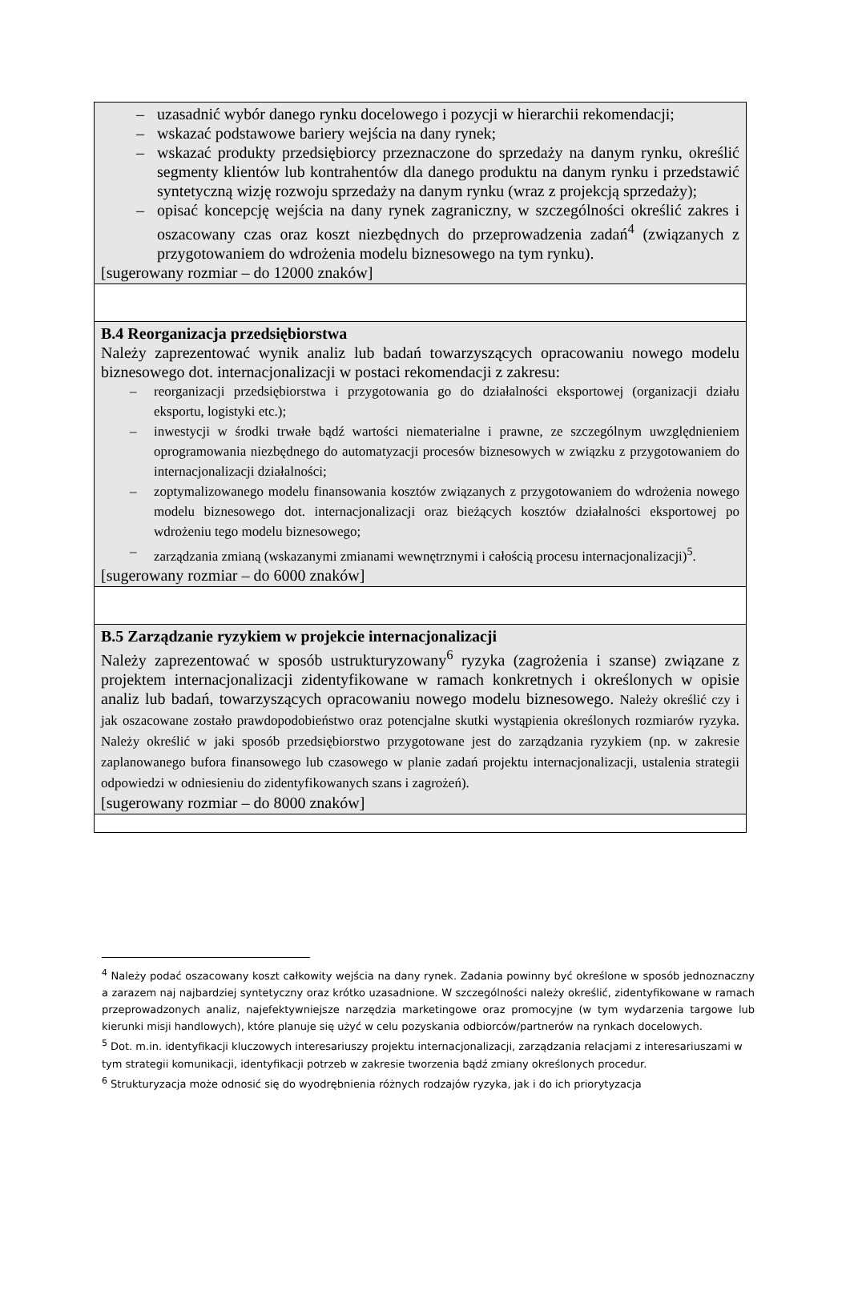| – uzasadnić wybór danego rynku docelowego i pozycji w hierarchii rekomendacji; – wskazać podstawowe bariery wejścia na dany rynek; – wskazać produkty przedsiębiorcy przeznaczone do sprzedaży na danym rynku, określić segmenty klientów lub kontrahentów dla danego produktu na danym rynku i przedstawić syntetyczną wizję rozwoju sprzedaży na danym rynku (wraz z projekcją sprzedaży); – opisać koncepcję wejścia na dany rynek zagraniczny, w szczególności określić zakres i oszacowany czas oraz koszt niezbędnych do przeprowadzenia zadań<sup>4</sup> (związanych z przygotowaniem do wdrożenia modelu biznesowego na tym rynku). [sugerowany rozmiar – do 12000 znaków] |
| B.4 Reorganizacja przedsiębiorstwa Należy zaprezentować wynik analiz lub badań towarzyszących opracowaniu nowego modelu biznesowego dot. internacjonalizacji w postaci rekomendacji z zakresu: – reorganizacji przedsiębiorstwa i przygotowania go do działalności eksportowej (organizacji działu eksportu, logistyki etc.); – inwestycji w środki trwałe bądź wartości niematerialne i prawne, ze szczególnym uwzględnieniem oprogramowania niezbędnego do automatyzacji procesów biznesowych w związku z przygotowaniem do internacjonalizacji działalności; – zoptymalizowanego modelu finansowania kosztów związanych z przygotowaniem do wdrożenia nowego modelu biznesowego dot. internacjonalizacji oraz bieżących kosztów działalności eksportowej po wdrożeniu tego modelu biznesowego; – zarządzania zmianą (wskazanymi zmianami wewnętrznymi i całością procesu internacjonalizacji)<sup>5</sup>. [sugerowany rozmiar – do 6000 znaków] |
| B.5 Zarządzanie ryzykiem w projekcie internacjonalizacji Należy zaprezentować w sposób ustrukturyzowany<sup>6</sup> ryzyka (zagrożenia i szanse) związane z projektem internacjonalizacji zidentyfikowane w ramach konkretnych i określonych w opisie analiz lub badań, towarzyszących opracowaniu nowego modelu biznesowego. Należy określić czy i jak oszacowane zostało prawdopodobieństwo oraz potencjalne skutki wystąpienia określonych rozmiarów ryzyka. Należy określić w jaki sposób przedsiębiorstwo przygotowane jest do zarządzania ryzykiem (np. w zakresie zaplanowanego bufora finansowego lub czasowego w planie zadań projektu internacjonalizacji, ustalenia strategii odpowiedzi w odniesieniu do zidentyfikowanych szans i zagrożeń). [sugerowany rozmiar – do 8000 znaków] |
<sup>4</sup> Należy podać oszacowany koszt całkowity wejścia na dany rynek. Zadania powinny być określone w sposób jednoznaczny a zarazem naj najbardziej syntetyczny oraz krótko uzasadnione. W szczególności należy określić, zidentyfikowane w ramach przeprowadzonych analiz, najefektywniejsze narzędzia marketingowe oraz promocyjne (w tym wydarzenia targowe lub kierunki misji handlowych), które planuje się użyć w celu pozyskania odbiorców/partnerów na rynkach docelowych.
<sup>5</sup> Dot. m.in. identyfikacji kluczowych interesariuszy projektu internacjonalizacji, zarządzania relacjami z interesariuszami w tym strategii komunikacji, identyfikacji potrzeb w zakresie tworzenia bądź zmiany określonych procedur.
<sup>6</sup> Strukturyzacja może odnosić się do wyodrębnienia różnych rodzajów ryzyka, jak i do ich priorytyzacja